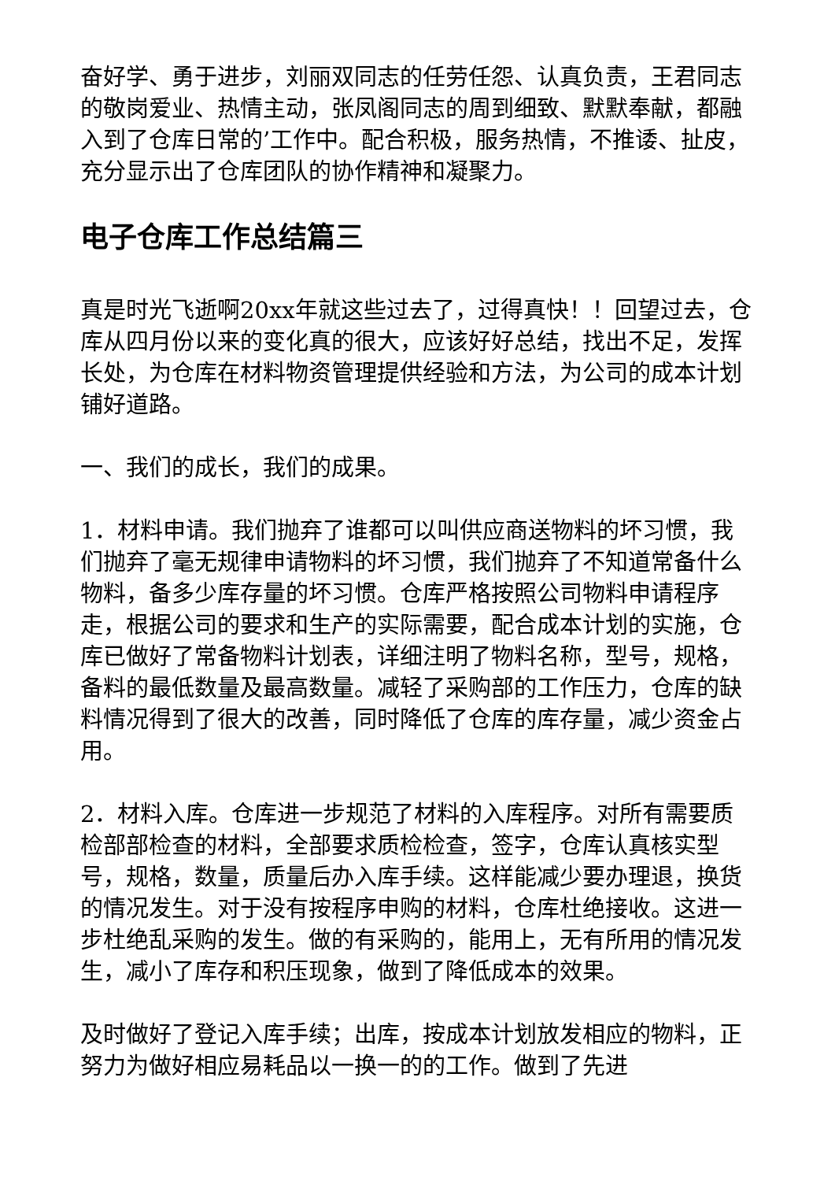奋好学、勇于进步，刘丽双同志的任劳任怨、认真负责，王君同志的敬岗爱业、热情主动，张凤阁同志的周到细致、默默奉献，都融入到了仓库日常的’工作中。配合积极，服务热情，不推诿、扯皮，充分显示出了仓库团队的协作精神和凝聚力。
电子仓库工作总结篇三
真是时光飞逝啊20xx年就这些过去了，过得真快！！回望过去，仓库从四月份以来的变化真的很大，应该好好总结，找出不足，发挥长处，为仓库在材料物资管理提供经验和方法，为公司的成本计划铺好道路。
一、我们的成长，我们的成果。
1．材料申请。我们抛弃了谁都可以叫供应商送物料的坏习惯，我们抛弃了毫无规律申请物料的坏习惯，我们抛弃了不知道常备什么物料，备多少库存量的坏习惯。仓库严格按照公司物料申请程序走，根据公司的要求和生产的实际需要，配合成本计划的实施，仓库已做好了常备物料计划表，详细注明了物料名称，型号，规格，备料的最低数量及最高数量。减轻了采购部的工作压力，仓库的缺料情况得到了很大的改善，同时降低了仓库的库存量，减少资金占用。
2．材料入库。仓库进一步规范了材料的入库程序。对所有需要质检部部检查的材料，全部要求质检检查，签字，仓库认真核实型号，规格，数量，质量后办入库手续。这样能减少要办理退，换货的情况发生。对于没有按程序申购的材料，仓库杜绝接收。这进一步杜绝乱采购的发生。做的有采购的，能用上，无有所用的情况发生，减小了库存和积压现象，做到了降低成本的效果。
及时做好了登记入库手续；出库，按成本计划放发相应的物料，正努力为做好相应易耗品以一换一的的工作。做到了先进